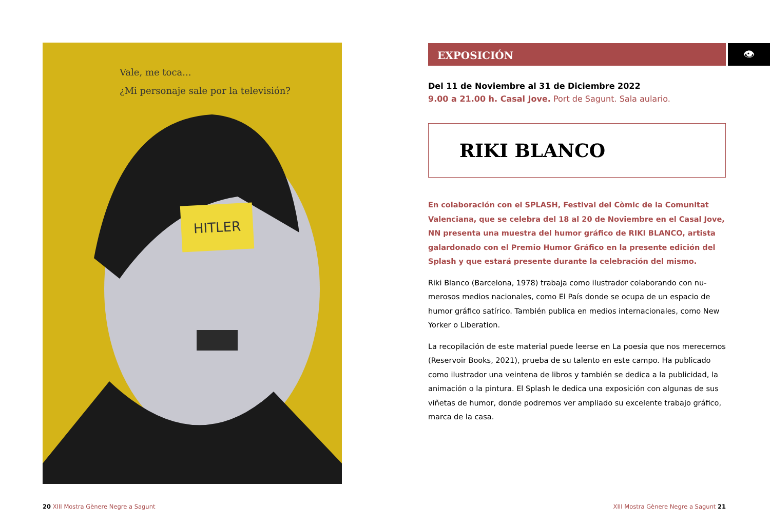Vale, me toca...
¿Mi personaje sale por la televisión?
HITLER
👁
EXPOSICIÓN
Del 11 de Noviembre al 31 de Diciembre 2022
9.00 a 21.00 h. Casal Jove. Port de Sagunt. Sala aulario.
RIKI BLANCO
En colaboración con el SPLASH, Festival del Còmic de la Comunitat Valenciana, que se celebra del 18 al 20 de Noviembre en el Casal Jove, NN presenta una muestra del humor gráfico de RIKI BLANCO, artista galar­donado con el Premio Humor Gráfico en la presente edición del Splash y que estará presente durante la celebración del mismo.
Riki Blanco (Barcelona, 1978) trabaja como ilustrador colaborando con nu­merosos medios nacionales, como El País donde se ocupa de un espacio de humor gráfico satírico. También publica en medios internacionales, como New Yorker o Liberation.
La recopilación de este material puede leerse en La poesía que nos me­recemos (Reservoir Books, 2021), prueba de su talento en este campo. Ha publicado como ilustrador una veintena de libros y también se dedica a la publicidad, la animación o la pintura. El Splash le dedica una exposición con algunas de sus viñetas de humor, donde podremos ver ampliado su excelente trabajo gráfico, marca de la casa.
20 XIII Mostra Gènere Negre a Sagunt
XIII Mostra Gènere Negre a Sagunt 21